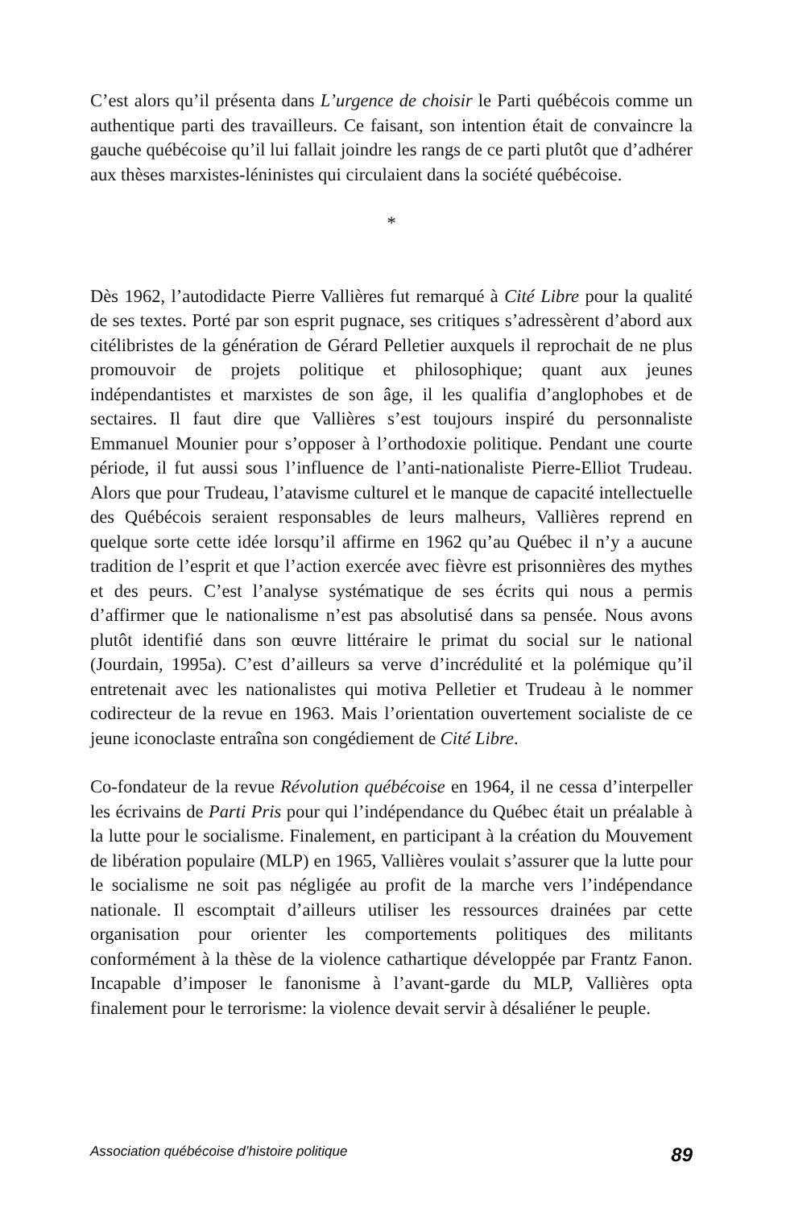C’est alors qu’il présenta dans L’urgence de choisir le Parti québécois comme un authentique parti des travailleurs. Ce faisant, son intention était de convaincre la gauche québécoise qu’il lui fallait joindre les rangs de ce parti plutôt que d’adhérer aux thèses marxistes-léninistes qui circulaient dans la société québécoise.
*
Dès 1962, l’autodidacte Pierre Vallières fut remarqué à Cité Libre pour la qualité de ses textes. Porté par son esprit pugnace, ses critiques s’adressèrent d’abord aux citélibristes de la génération de Gérard Pelletier auxquels il reprochait de ne plus promouvoir de projets politique et philosophique; quant aux jeunes indépendantistes et marxistes de son âge, il les qualifia d’anglophobes et de sectaires. Il faut dire que Vallières s’est toujours inspiré du personnaliste Emmanuel Mounier pour s’opposer à l’orthodoxie politique. Pendant une courte période, il fut aussi sous l’influence de l’anti-nationaliste Pierre-Elliot Trudeau. Alors que pour Trudeau, l’atavisme culturel et le manque de capacité intellectuelle des Québécois seraient responsables de leurs malheurs, Vallières reprend en quelque sorte cette idée lorsqu’il affirme en 1962 qu’au Québec il n’y a aucune tradition de l’esprit et que l’action exercée avec fièvre est prisonnières des mythes et des peurs. C’est l’analyse systématique de ses écrits qui nous a permis d’affirmer que le nationalisme n’est pas absolutisé dans sa pensée. Nous avons plutôt identifié dans son œuvre littéraire le primat du social sur le national (Jourdain, 1995a). C’est d’ailleurs sa verve d’incrédulité et la polémique qu’il entretenait avec les nationalistes qui motiva Pelletier et Trudeau à le nommer codirecteur de la revue en 1963. Mais l’orientation ouvertement socialiste de ce jeune iconoclaste entraîna son congédiement de Cité Libre.
Co-fondateur de la revue Révolution québécoise en 1964, il ne cessa d’interpeller les écrivains de Parti Pris pour qui l’indépendance du Québec était un préalable à la lutte pour le socialisme. Finalement, en participant à la création du Mouvement de libération populaire (MLP) en 1965, Vallières voulait s’assurer que la lutte pour le socialisme ne soit pas négligée au profit de la marche vers l’indépendance nationale. Il escomptait d’ailleurs utiliser les ressources drainées par cette organisation pour orienter les comportements politiques des militants conformément à la thèse de la violence cathartique développée par Frantz Fanon. Incapable d’imposer le fanonisme à l’avant-garde du MLP, Vallières opta finalement pour le terrorisme: la violence devait servir à désaliéner le peuple.
Association québécoise d’histoire politique 89